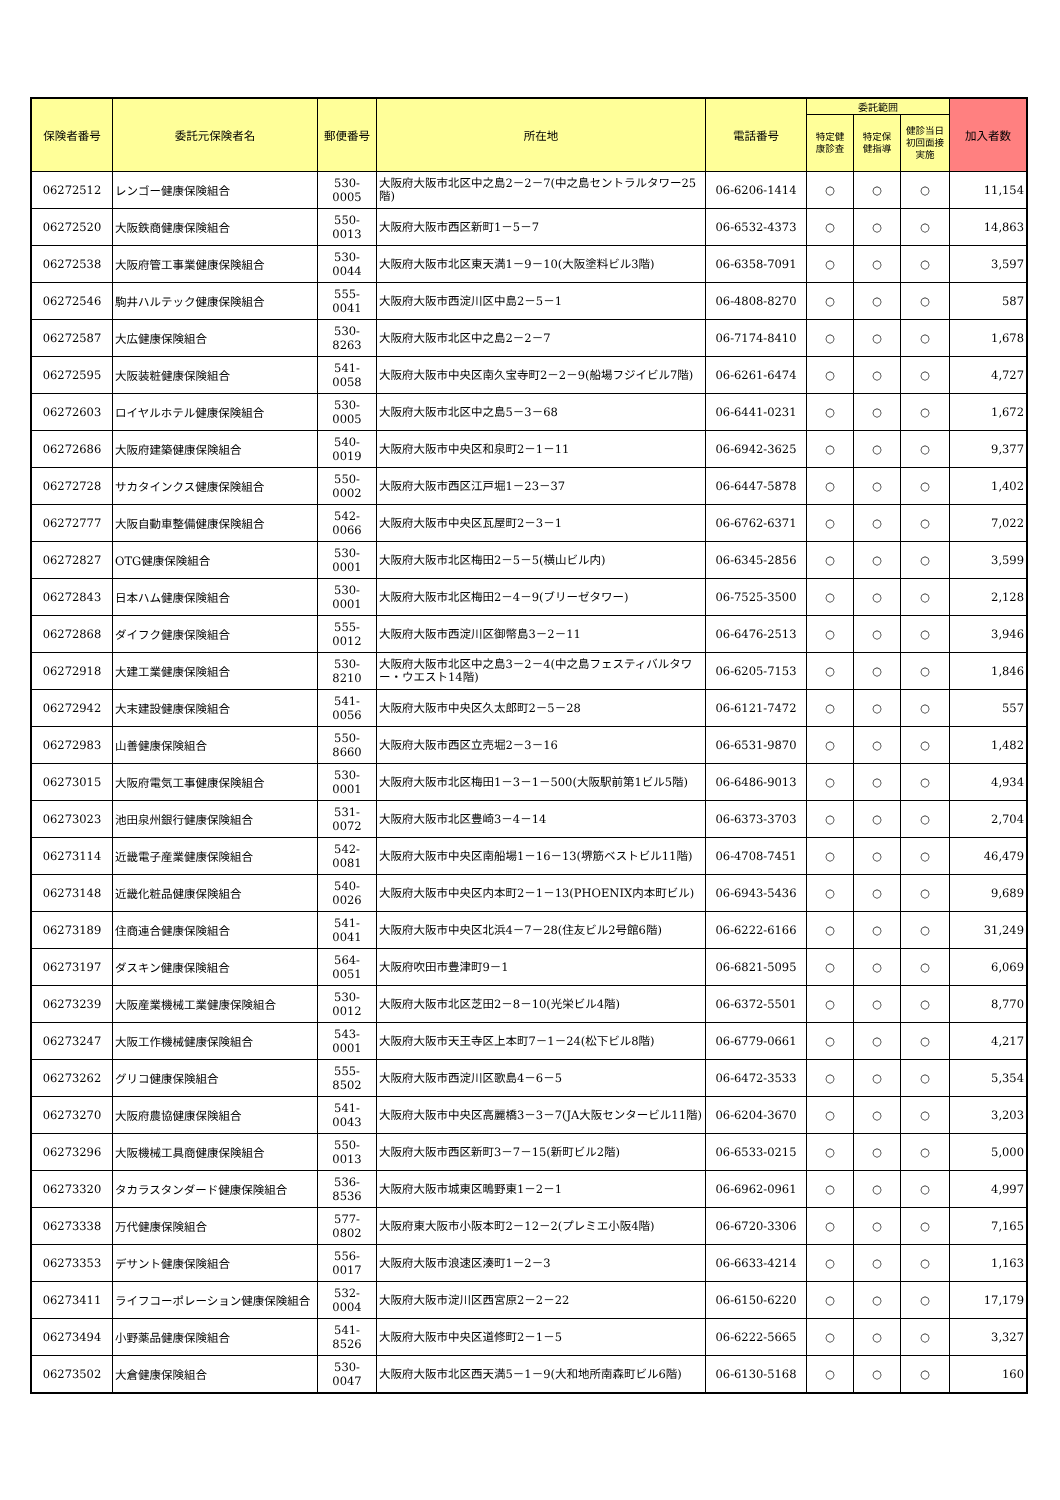| 保険者番号 | 委託元保険者名 | 郵便番号 | 所在地 | 電話番号 | 委託範囲 | | | 加入者数 |
| --- | --- | --- | --- | --- | --- | --- | --- | --- |
| | | | | | 特定健 康診査 | 特定保 健指導 | 健診当日 初回面接 実施 | |
| 06272512 | レンゴー健康保険組合 | 530-0005 | 大阪府大阪市北区中之島2－2－7(中之島セントラルタワー25階) | 06-6206-1414 | ○ | ○ | ○ | 11,154 |
| 06272520 | 大阪鉄商健康保険組合 | 550-0013 | 大阪府大阪市西区新町1－5－7 | 06-6532-4373 | ○ | ○ | ○ | 14,863 |
| 06272538 | 大阪府管工事業健康保険組合 | 530-0044 | 大阪府大阪市北区東天満1－9－10(大阪塗料ビル3階) | 06-6358-7091 | ○ | ○ | ○ | 3,597 |
| 06272546 | 駒井ハルテック健康保険組合 | 555-0041 | 大阪府大阪市西淀川区中島2－5－1 | 06-4808-8270 | ○ | ○ | ○ | 587 |
| 06272587 | 大広健康保険組合 | 530-8263 | 大阪府大阪市北区中之島2－2－7 | 06-7174-8410 | ○ | ○ | ○ | 1,678 |
| 06272595 | 大阪装粧健康保険組合 | 541-0058 | 大阪府大阪市中央区南久宝寺町2－2－9(船場フジイビル7階) | 06-6261-6474 | ○ | ○ | ○ | 4,727 |
| 06272603 | ロイヤルホテル健康保険組合 | 530-0005 | 大阪府大阪市北区中之島5－3－68 | 06-6441-0231 | ○ | ○ | ○ | 1,672 |
| 06272686 | 大阪府建築健康保険組合 | 540-0019 | 大阪府大阪市中央区和泉町2－1－11 | 06-6942-3625 | ○ | ○ | ○ | 9,377 |
| 06272728 | サカタインクス健康保険組合 | 550-0002 | 大阪府大阪市西区江戸堀1－23－37 | 06-6447-5878 | ○ | ○ | ○ | 1,402 |
| 06272777 | 大阪自動車整備健康保険組合 | 542-0066 | 大阪府大阪市中央区瓦屋町2－3－1 | 06-6762-6371 | ○ | ○ | ○ | 7,022 |
| 06272827 | OTG健康保険組合 | 530-0001 | 大阪府大阪市北区梅田2－5－5(横山ビル内) | 06-6345-2856 | ○ | ○ | ○ | 3,599 |
| 06272843 | 日本ハム健康保険組合 | 530-0001 | 大阪府大阪市北区梅田2－4－9(ブリーゼタワー) | 06-7525-3500 | ○ | ○ | ○ | 2,128 |
| 06272868 | ダイフク健康保険組合 | 555-0012 | 大阪府大阪市西淀川区御幣島3－2－11 | 06-6476-2513 | ○ | ○ | ○ | 3,946 |
| 06272918 | 大建工業健康保険組合 | 530-8210 | 大阪府大阪市北区中之島3－2－4(中之島フェスティバルタワー・ウエスト14階) | 06-6205-7153 | ○ | ○ | ○ | 1,846 |
| 06272942 | 大末建設健康保険組合 | 541-0056 | 大阪府大阪市中央区久太郎町2－5－28 | 06-6121-7472 | ○ | ○ | ○ | 557 |
| 06272983 | 山善健康保険組合 | 550-8660 | 大阪府大阪市西区立売堀2－3－16 | 06-6531-9870 | ○ | ○ | ○ | 1,482 |
| 06273015 | 大阪府電気工事健康保険組合 | 530-0001 | 大阪府大阪市北区梅田1－3－1－500(大阪駅前第1ビル5階) | 06-6486-9013 | ○ | ○ | ○ | 4,934 |
| 06273023 | 池田泉州銀行健康保険組合 | 531-0072 | 大阪府大阪市北区豊崎3－4－14 | 06-6373-3703 | ○ | ○ | ○ | 2,704 |
| 06273114 | 近畿電子産業健康保険組合 | 542-0081 | 大阪府大阪市中央区南船場1－16－13(堺筋ベストビル11階) | 06-4708-7451 | ○ | ○ | ○ | 46,479 |
| 06273148 | 近畿化粧品健康保険組合 | 540-0026 | 大阪府大阪市中央区内本町2－1－13(PHOENIX内本町ビル) | 06-6943-5436 | ○ | ○ | ○ | 9,689 |
| 06273189 | 住商連合健康保険組合 | 541-0041 | 大阪府大阪市中央区北浜4－7－28(住友ビル2号館6階) | 06-6222-6166 | ○ | ○ | ○ | 31,249 |
| 06273197 | ダスキン健康保険組合 | 564-0051 | 大阪府吹田市豊津町9－1 | 06-6821-5095 | ○ | ○ | ○ | 6,069 |
| 06273239 | 大阪産業機械工業健康保険組合 | 530-0012 | 大阪府大阪市北区芝田2－8－10(光栄ビル4階) | 06-6372-5501 | ○ | ○ | ○ | 8,770 |
| 06273247 | 大阪工作機械健康保険組合 | 543-0001 | 大阪府大阪市天王寺区上本町7－1－24(松下ビル8階) | 06-6779-0661 | ○ | ○ | ○ | 4,217 |
| 06273262 | グリコ健康保険組合 | 555-8502 | 大阪府大阪市西淀川区歌島4－6－5 | 06-6472-3533 | ○ | ○ | ○ | 5,354 |
| 06273270 | 大阪府農協健康保険組合 | 541-0043 | 大阪府大阪市中央区高麗橋3－3－7(JA大阪センタービル11階) | 06-6204-3670 | ○ | ○ | ○ | 3,203 |
| 06273296 | 大阪機械工具商健康保険組合 | 550-0013 | 大阪府大阪市西区新町3－7－15(新町ビル2階) | 06-6533-0215 | ○ | ○ | ○ | 5,000 |
| 06273320 | タカラスタンダード健康保険組合 | 536-8536 | 大阪府大阪市城東区鴫野東1－2－1 | 06-6962-0961 | ○ | ○ | ○ | 4,997 |
| 06273338 | 万代健康保険組合 | 577-0802 | 大阪府東大阪市小阪本町2－12－2(プレミエ小阪4階) | 06-6720-3306 | ○ | ○ | ○ | 7,165 |
| 06273353 | デサント健康保険組合 | 556-0017 | 大阪府大阪市浪速区湊町1－2－3 | 06-6633-4214 | ○ | ○ | ○ | 1,163 |
| 06273411 | ライフコーポレーション健康保険組合 | 532-0004 | 大阪府大阪市淀川区西宮原2－2－22 | 06-6150-6220 | ○ | ○ | ○ | 17,179 |
| 06273494 | 小野薬品健康保険組合 | 541-8526 | 大阪府大阪市中央区道修町2－1－5 | 06-6222-5665 | ○ | ○ | ○ | 3,327 |
| 06273502 | 大倉健康保険組合 | 530-0047 | 大阪府大阪市北区西天満5－1－9(大和地所南森町ビル6階) | 06-6130-5168 | ○ | ○ | ○ | 160 |